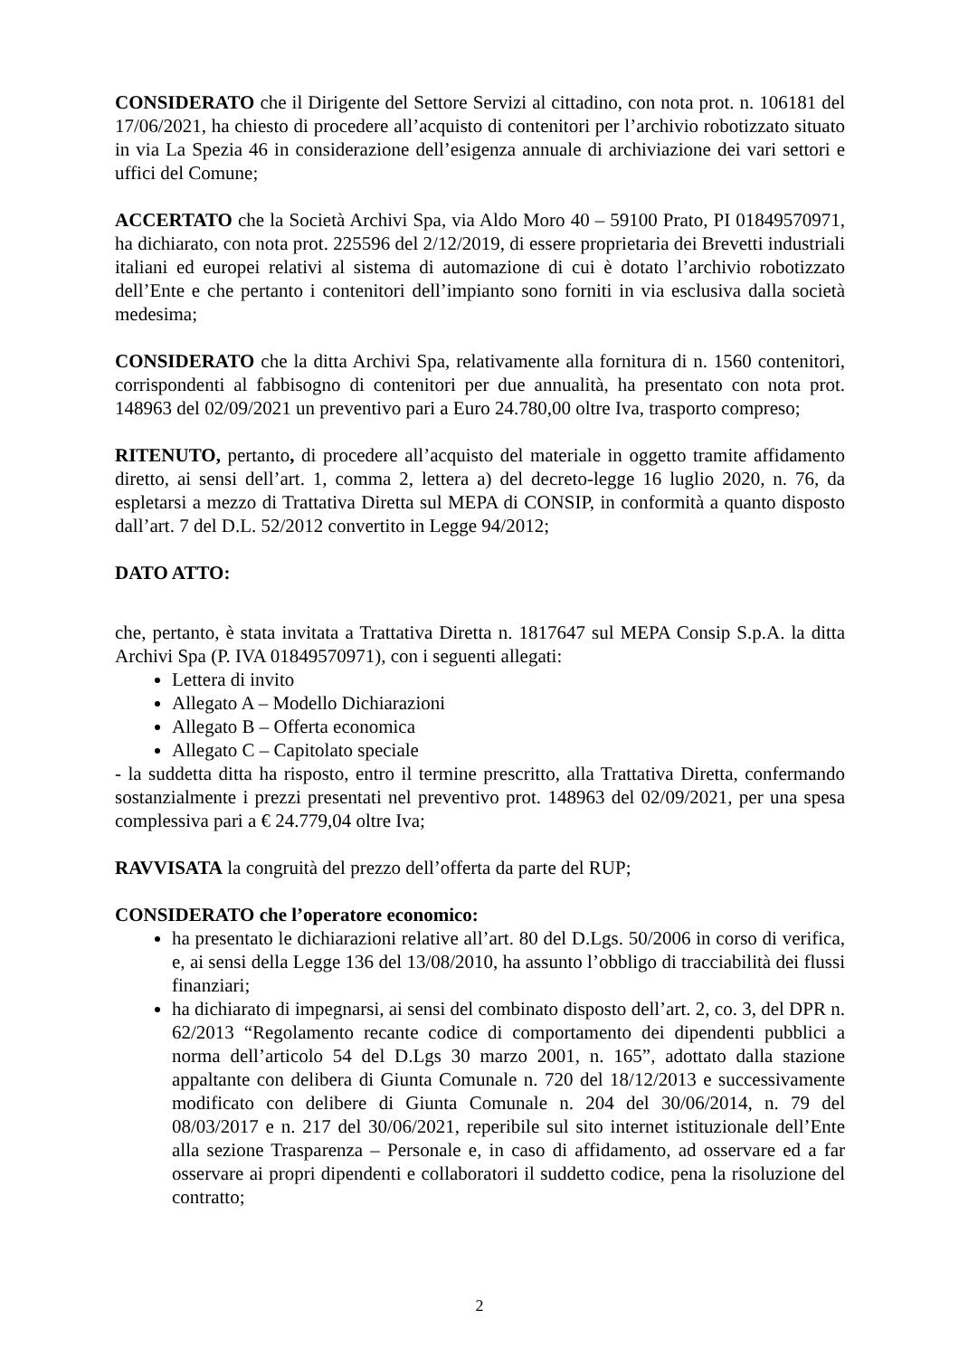CONSIDERATO che il Dirigente del Settore Servizi al cittadino, con nota prot. n. 106181 del 17/06/2021, ha chiesto di procedere all’acquisto di contenitori per l’archivio robotizzato situato in via La Spezia 46 in considerazione dell’esigenza annuale di archiviazione dei vari settori e uffici del Comune;
ACCERTATO che la Società Archivi Spa, via Aldo Moro 40 – 59100 Prato, PI 01849570971, ha dichiarato, con nota prot. 225596 del 2/12/2019, di essere proprietaria dei Brevetti industriali italiani ed europei relativi al sistema di automazione di cui è dotato l’archivio robotizzato dell’Ente e che pertanto i contenitori dell’impianto sono forniti in via esclusiva dalla società medesima;
CONSIDERATO che la ditta Archivi Spa, relativamente alla fornitura di n. 1560 contenitori, corrispondenti al fabbisogno di contenitori per due annualità, ha presentato con nota prot. 148963 del 02/09/2021 un preventivo pari a Euro 24.780,00 oltre Iva, trasporto compreso;
RITENUTO, pertanto, di procedere all’acquisto del materiale in oggetto tramite affidamento diretto, ai sensi dell’art. 1, comma 2, lettera a) del decreto-legge 16 luglio 2020, n. 76, da espletarsi a mezzo di Trattativa Diretta sul MEPA di CONSIP, in conformità a quanto disposto dall’art. 7 del D.L. 52/2012 convertito in Legge 94/2012;
DATO ATTO:
che, pertanto, è stata invitata a Trattativa Diretta n. 1817647 sul MEPA Consip S.p.A. la ditta Archivi Spa (P. IVA 01849570971), con i seguenti allegati:
Lettera di invito
Allegato A – Modello Dichiarazioni
Allegato B – Offerta economica
Allegato C – Capitolato speciale
- la suddetta ditta ha risposto, entro il termine prescritto, alla Trattativa Diretta, confermando sostanzialmente i prezzi presentati nel preventivo prot. 148963 del 02/09/2021, per una spesa complessiva pari a € 24.779,04 oltre Iva;
RAVVISATA la congruità del prezzo dell’offerta da parte del RUP;
CONSIDERATO che l’operatore economico:
ha presentato le dichiarazioni relative all’art. 80 del D.Lgs. 50/2006 in corso di verifica, e, ai sensi della Legge 136 del 13/08/2010, ha assunto l’obbligo di tracciabilità dei flussi finanziari;
ha dichiarato di impegnarsi, ai sensi del combinato disposto dell’art. 2, co. 3, del DPR n. 62/2013 “Regolamento recante codice di comportamento dei dipendenti pubblici a norma dell’articolo 54 del D.Lgs 30 marzo 2001, n. 165”, adottato dalla stazione appaltante con delibera di Giunta Comunale n. 720 del 18/12/2013 e successivamente modificato con delibere di Giunta Comunale n. 204 del 30/06/2014, n. 79 del 08/03/2017 e n. 217 del 30/06/2021, reperibile sul sito internet istituzionale dell’Ente alla sezione Trasparenza – Personale e, in caso di affidamento, ad osservare ed a far osservare ai propri dipendenti e collaboratori il suddetto codice, pena la risoluzione del contratto;
2